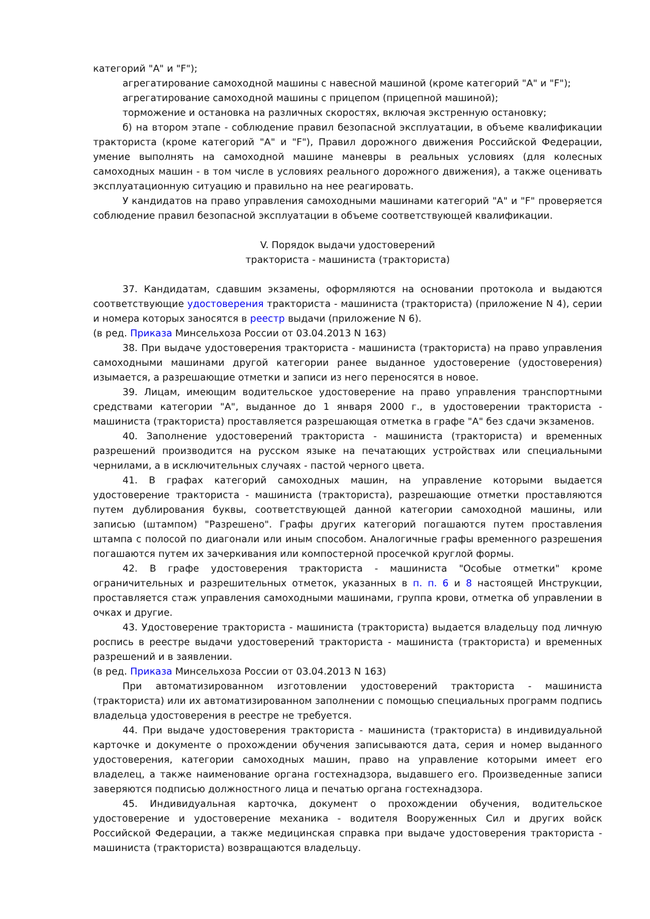категорий "A" и "F");
агрегатирование самоходной машины с навесной машиной (кроме категорий "A" и "F");
агрегатирование самоходной машины с прицепом (прицепной машиной);
торможение и остановка на различных скоростях, включая экстренную остановку;
б) на втором этапе - соблюдение правил безопасной эксплуатации, в объеме квалификации тракториста (кроме категорий "A" и "F"), Правил дорожного движения Российской Федерации, умение выполнять на самоходной машине маневры в реальных условиях (для колесных самоходных машин - в том числе в условиях реального дорожного движения), а также оценивать эксплуатационную ситуацию и правильно на нее реагировать.
У кандидатов на право управления самоходными машинами категорий "A" и "F" проверяется соблюдение правил безопасной эксплуатации в объеме соответствующей квалификации.
V. Порядок выдачи удостоверений
тракториста - машиниста (тракториста)
37. Кандидатам, сдавшим экзамены, оформляются на основании протокола и выдаются соответствующие удостоверения тракториста - машиниста (тракториста) (приложение N 4), серии и номера которых заносятся в реестр выдачи (приложение N 6).
(в ред. Приказа Минсельхоза России от 03.04.2013 N 163)
38. При выдаче удостоверения тракториста - машиниста (тракториста) на право управления самоходными машинами другой категории ранее выданное удостоверение (удостоверения) изымается, а разрешающие отметки и записи из него переносятся в новое.
39. Лицам, имеющим водительское удостоверение на право управления транспортными средствами категории "A", выданное до 1 января 2000 г., в удостоверении тракториста - машиниста (тракториста) проставляется разрешающая отметка в графе "A" без сдачи экзаменов.
40. Заполнение удостоверений тракториста - машиниста (тракториста) и временных разрешений производится на русском языке на печатающих устройствах или специальными чернилами, а в исключительных случаях - пастой черного цвета.
41. В графах категорий самоходных машин, на управление которыми выдается удостоверение тракториста - машиниста (тракториста), разрешающие отметки проставляются путем дублирования буквы, соответствующей данной категории самоходной машины, или записью (штампом) "Разрешено". Графы других категорий погашаются путем проставления штампа с полосой по диагонали или иным способом. Аналогичные графы временного разрешения погашаются путем их зачеркивания или компостерной просечкой круглой формы.
42. В графе удостоверения тракториста - машиниста "Особые отметки" кроме ограничительных и разрешительных отметок, указанных в п. п. 6 и 8 настоящей Инструкции, проставляется стаж управления самоходными машинами, группа крови, отметка об управлении в очках и другие.
43. Удостоверение тракториста - машиниста (тракториста) выдается владельцу под личную роспись в реестре выдачи удостоверений тракториста - машиниста (тракториста) и временных разрешений и в заявлении.
(в ред. Приказа Минсельхоза России от 03.04.2013 N 163)
При автоматизированном изготовлении удостоверений тракториста - машиниста (тракториста) или их автоматизированном заполнении с помощью специальных программ подпись владельца удостоверения в реестре не требуется.
44. При выдаче удостоверения тракториста - машиниста (тракториста) в индивидуальной карточке и документе о прохождении обучения записываются дата, серия и номер выданного удостоверения, категории самоходных машин, право на управление которыми имеет его владелец, а также наименование органа гостехнадзора, выдавшего его. Произведенные записи заверяются подписью должностного лица и печатью органа гостехнадзора.
45. Индивидуальная карточка, документ о прохождении обучения, водительское удостоверение и удостоверение механика - водителя Вооруженных Сил и других войск Российской Федерации, а также медицинская справка при выдаче удостоверения тракториста - машиниста (тракториста) возвращаются владельцу.